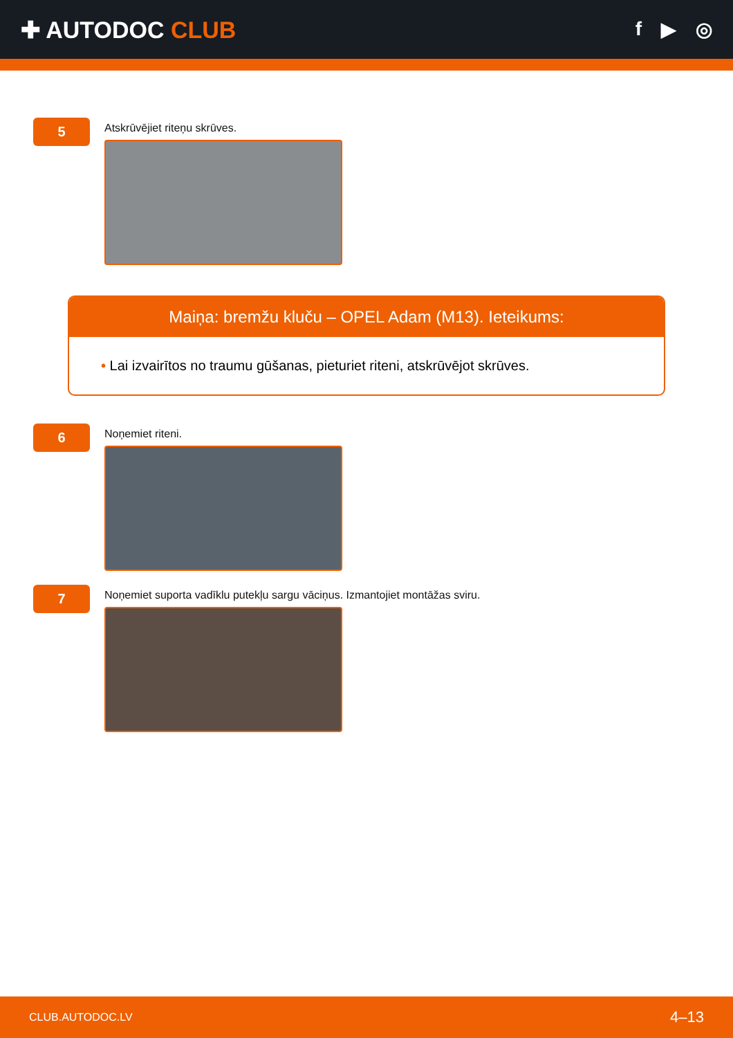✚ AUTODOC CLUB
f ▶ ◎
5
Atskrūvējiet riteņu skrūves.
Maiņa: bremžu kluču – OPEL Adam (M13). Ieteikums:
• Lai izvairītos no traumu gūšanas, pieturiet riteni, atskrūvējot skrūves.
6
Noņemiet riteni.
7
Noņemiet suporta vadīklu putekļu sargu vāciņus. Izmantojiet montāžas sviru.
CLUB.AUTODOC.LV 4–13